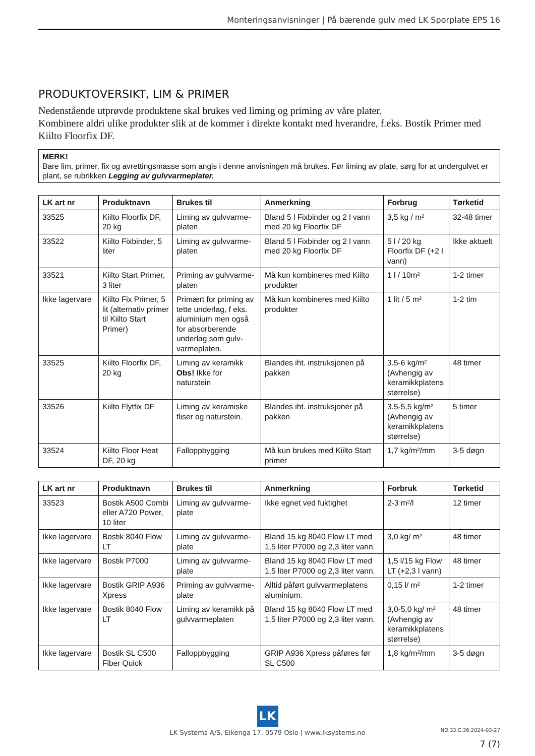Monteringsanvisninger | På bærende gulv med LK Sporplate EPS 16
PRODUKTOVERSIKT, LIM & PRIMER
Nedenstående utprøvde produktene skal brukes ved liming og priming av våre plater.
Kombinere aldri ulike produkter slik at de kommer i direkte kontakt med hverandre, f.eks. Bostik Primer med Kiilto Floorfix DF.
MERK!
Bare lim, primer, fix og avrettingsmasse som angis i denne anvisningen må brukes. Før liming av plate, sørg for at undergulvet er plant, se rubrikken Legging av gulvvarmeplater.
| LK art nr | Produktnavn | Brukes til | Anmerkning | Forbrug | Tørketid |
| --- | --- | --- | --- | --- | --- |
| 33525 | Kiilto Floorfix DF, 20 kg | Liming av gulvvarme-platen | Bland 5 l Fixbinder og 2 l vann med 20 kg Floorfix DF | 3,5 kg / m² | 32-48 timer |
| 33522 | Kiilto Fixbinder, 5 liter | Liming av gulvvarme-platen | Bland 5 l Fixbinder og 2 l vann med 20 kg Floorfix DF | 5 l / 20 kg Floorfix DF (+2 l vann) | Ikke aktuelt |
| 33521 | Kiilto Start Primer, 3 liter | Priming av gulvvarme-platen | Må kun kombineres med Kiilto produkter | 1 l / 10m² | 1-2 timer |
| Ikke lagervare | Kiilto Fix Primer, 5 lit (alternativ primer til Kiilto Start Primer) | Primært for priming av tette underlag, f eks. aluminium men også for absorberende underlag som gulv-varmeplaten. | Må kun kombineres med Kiilto produkter | 1 lit / 5 m² | 1-2 tim |
| 33525 | Kiilto Floorfix DF, 20 kg | Liming av keramikk Obs! Ikke for naturstein | Blandes iht. instruksjonen på pakken | 3.5-6 kg/m² (Avhengig av keramikkplatens størrelse) | 48 timer |
| 33526 | Kiilto Flytfix DF | Liming av keramiske fliser og naturstein. | Blandes iht. instruksjoner på pakken | 3.5-5,5 kg/m² (Avhengig av keramikkplatens størrelse) | 5 timer |
| 33524 | Kiilto Floor Heat DF, 20 kg | Falloppbygging | Må kun brukes med Kiilto Start primer | 1,7 kg/m²/mm | 3-5 døgn |
| LK art nr | Produktnavn | Brukes til | Anmerkning | Forbruk | Tørketid |
| --- | --- | --- | --- | --- | --- |
| 33523 | Bostik A500 Combi eller A720 Power, 10 liter | Liming av gulvvarme-plate | Ikke egnet ved fuktighet | 2-3 m²/l | 12 timer |
| Ikke lagervare | Bostik 8040 Flow LT | Liming av gulvvarme-plate | Bland 15 kg 8040 Flow LT med 1,5 liter P7000 og 2,3 liter vann. | 3,0 kg/ m² | 48 timer |
| Ikke lagervare | Bostik P7000 | Liming av gulvvarme-plate | Bland 15 kg 8040 Flow LT med 1,5 liter P7000 og 2,3 liter vann. | 1,5 l/15 kg Flow LT (+2,3 l vann) | 48 timer |
| Ikke lagervare | Bostik GRIP A936 Xpress | Priming av gulvvarme-plate | Alltid påført gulvvarmeplatens aluminium. | 0,15 l/ m² | 1-2 timer |
| Ikke lagervare | Bostik 8040 Flow LT | Liming av keramikk på gulvvarmeplaten | Bland 15 kg 8040 Flow LT med 1,5 liter P7000 og 2,3 liter vann. | 3,0-5,0 kg/ m² (Avhengig av keramikkplatens størrelse) | 48 timer |
| Ikke lagervare | Bostik SL C500 Fiber Quick | Falloppbygging | GRIP A936 Xpress påføres før SL C500 | 1,8 kg/m²/mm | 3-5 døgn |
LK
LK Systems A/S, Eikenga 17, 0579 Oslo | www.lksystems.no
NO.33.C.36.2024-03-27
7 (7)